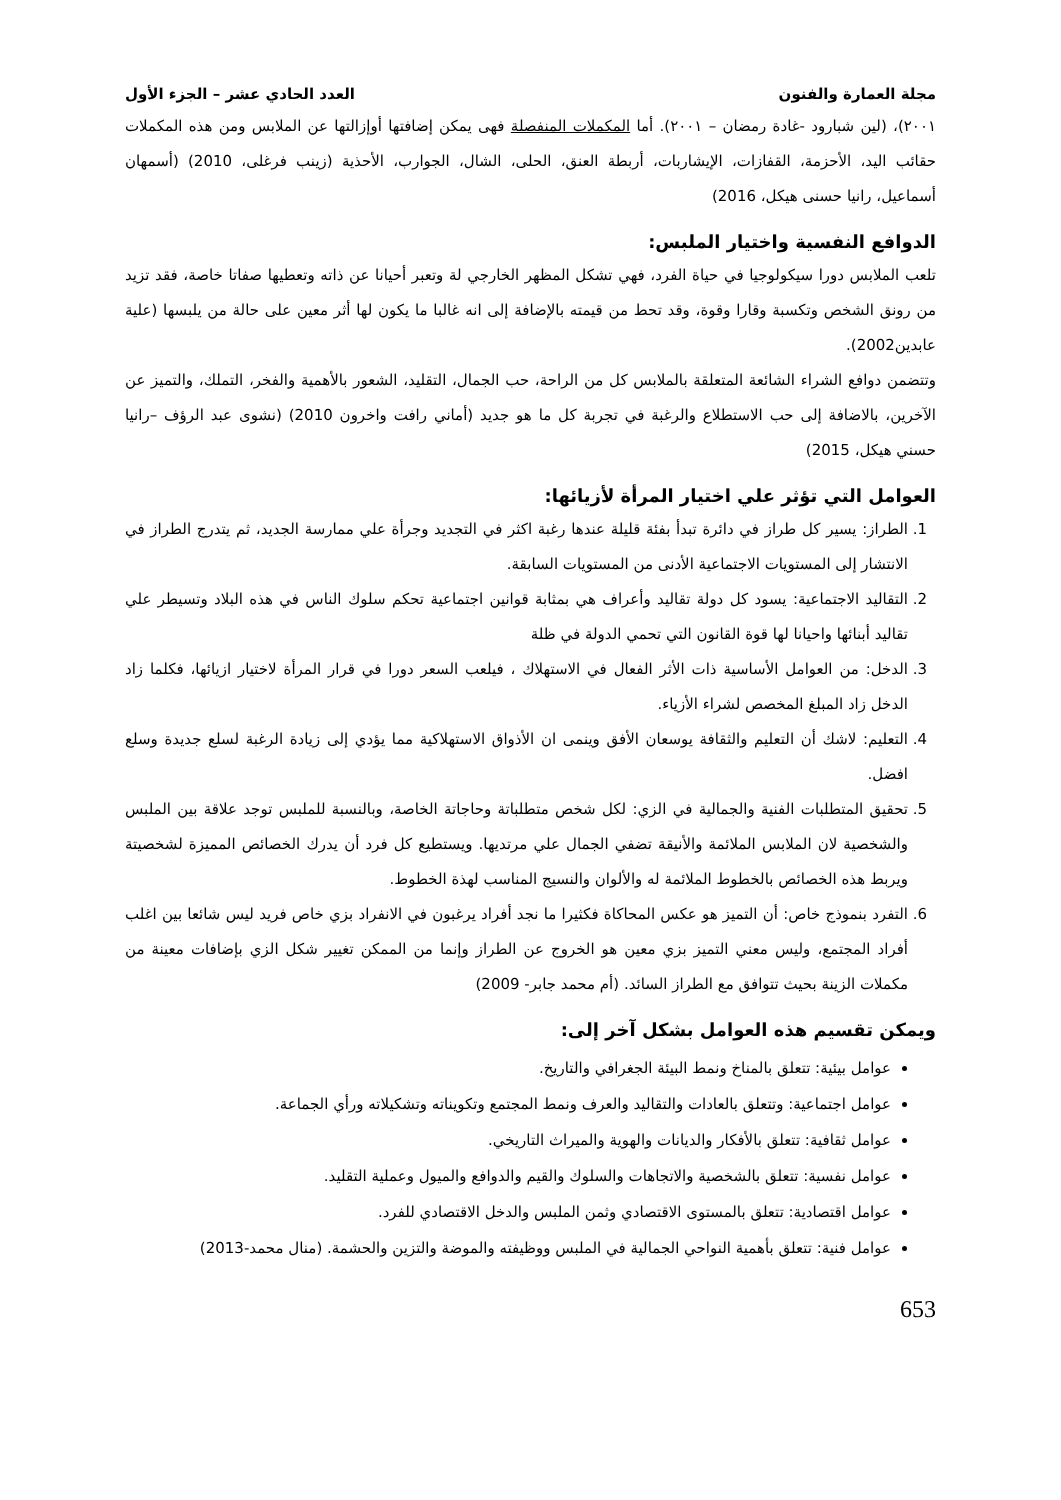مجلة العمارة والفنون العدد الحادي عشر – الجزء الأول
٢٠٠١)، (لين شبارود -غادة رمضان – ٢٠٠١). أما المكملات المنفصلة فهى يمكن إضافتها أوإزالتها عن الملابس ومن هذه المكملات حقائب اليد، الأحزمة، القفازات، الإيشاربات، أربطة العنق، الحلى، الشال، الجوارب، الأحذية (زينب فرغلى، 2010) (أسمهان أسماعيل، رانيا حسنى هيكل، 2016)
الدوافع النفسية واختيار الملبس:
تلعب الملابس دورا سيكولوجيا في حياة الفرد، فهي تشكل المظهر الخارجي لة وتعبر أحيانا عن ذاته وتعطيها صفاتا خاصة، فقد تزيد من رونق الشخص وتكسبة وقارا وقوة، وقد تحط من قيمته بالإضافة إلى انه غالبا ما يكون لها أثر معين على حالة من يلبسها (علية عابدين2002).
وتتضمن دوافع الشراء الشائعة المتعلقة بالملابس كل من الراحة، حب الجمال، التقليد، الشعور بالأهمية والفخر، التملك، والتميز عن الآخرين، بالاضافة إلى حب الاستطلاع والرغبة في تجربة كل ما هو جديد (أماني رافت واخرون 2010) (نشوى عبد الرؤف –رانيا حسني هيكل، 2015)
العوامل التي تؤثر علي اختيار المرأة لأزيائها:
1. الطراز: يسير كل طراز في دائرة تبدأ بفئة قليلة عندها رغبة اكثر في التجديد وجرأة علي ممارسة الجديد، ثم يتدرج الطراز في الانتشار إلى المستويات الاجتماعية الأدنى من المستويات السابقة.
2. التقاليد الاجتماعية: يسود كل دولة تقاليد وأعراف هي بمثابة قوانين اجتماعية تحكم سلوك الناس في هذه البلاد وتسيطر علي تقاليد أبنائها واحيانا لها قوة القانون التي تحمي الدولة في ظلة
3. الدخل: من العوامل الأساسية ذات الأثر الفعال في الاستهلاك ، فيلعب السعر دورا في قرار المرأة لاختيار ازيائها، فكلما زاد الدخل زاد المبلغ المخصص لشراء الأزياء.
4. التعليم: لاشك أن التعليم والثقافة يوسعان الأفق وينمى ان الأذواق الاستهلاكية مما يؤدي إلى زيادة الرغبة لسلع جديدة وسلع افضل.
5. تحقيق المتطلبات الفنية والجمالية في الزي: لكل شخص متطلباتة وحاجاتة الخاصة، وبالنسبة للملبس توجد علاقة بين الملبس والشخصية لان الملابس الملائمة والأنيقة تضفي الجمال علي مرتديها. ويستطيع كل فرد أن يدرك الخصائص المميزة لشخصيتة ويربط هذه الخصائص بالخطوط الملائمة له والألوان والنسيج المناسب لهذة الخطوط.
6. التفرد بنموذج خاص: أن التميز هو عكس المحاكاة فكثيرا ما نجد أفراد يرغبون في الانفراد بزي خاص فريد ليس شائعا بين اغلب أفراد المجتمع، وليس معني التميز بزي معين هو الخروج عن الطراز وإنما من الممكن تغيير شكل الزي بإضافات معينة من مكملات الزينة بحيث تتوافق مع الطراز السائد. (أم محمد جابر- 2009)
ويمكن تقسيم هذه العوامل بشكل آخر إلى:
عوامل بيئية: تتعلق بالمناخ ونمط البيئة الجغرافي والتاريخ.
عوامل اجتماعية: وتتعلق بالعادات والتقاليد والعرف ونمط المجتمع وتكويناته وتشكيلاته ورأي الجماعة.
عوامل ثقافية: تتعلق بالأفكار والديانات والهوية والميراث التاريخي.
عوامل نفسية: تتعلق بالشخصية والاتجاهات والسلوك والقيم والدوافع والميول وعملية التقليد.
عوامل اقتصادية: تتعلق بالمستوى الاقتصادي وثمن الملبس والدخل الاقتصادي للفرد.
عوامل فنية: تتعلق بأهمية النواحي الجمالية في الملبس ووظيفته والموضة والتزين والحشمة. (منال محمد-2013)
653